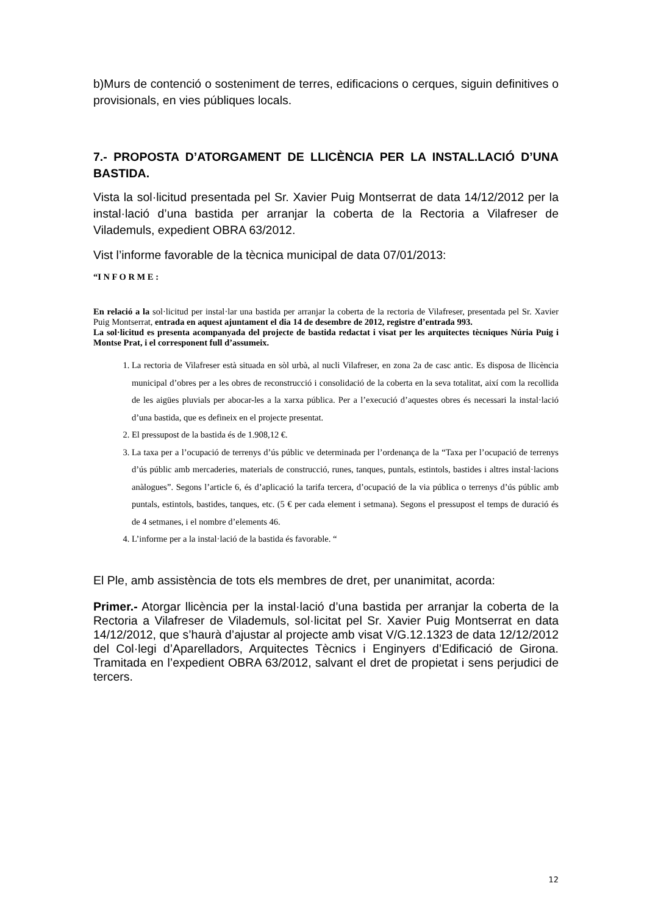b)Murs de contenció o sosteniment de terres, edificacions o cerques, siguin definitives o provisionals, en vies públiques locals.
7.- PROPOSTA D’ATORGAMENT DE LLICÈNCIA PER LA INSTAL.LACIÓ D’UNA BASTIDA.
Vista la sol·licitud presentada pel Sr. Xavier Puig Montserrat de data 14/12/2012 per la instal·lació d’una bastida per arranjar la coberta de la Rectoria a Vilafreser de Vilademuls, expedient OBRA 63/2012.
Vist l’informe favorable de la tècnica municipal de data 07/01/2013:
“I N F O R M E :
En relació a la sol·licitud per instal·lar una bastida per arranjar la coberta de la rectoria de Vilafreser, presentada pel Sr. Xavier Puig Montserrat, entrada en aquest ajuntament el dia 14 de desembre de 2012, registre d’entrada 993.
La sol·licitud es presenta acompanyada del projecte de bastida redactat i visat per les arquitectes tècniques Núria Puig i Montse Prat, i el corresponent full d’assumeix.
1. La rectoria de Vilafreser està situada en sòl urbà, al nucli Vilafreser, en zona 2a de casc antic. Es disposa de llicència municipal d’obres per a les obres de reconstrucció i consolidació de la coberta en la seva totalitat, així com la recollida de les aigües pluvials per abocar-les a la xarxa pública. Per a l’execució d’aquestes obres és necessari la instal·lació d’una bastida, que es defineix en el projecte presentat.
2. El pressupost de la bastida és de 1.908,12 €.
3. La taxa per a l’ocupació de terrenys d’ús públic ve determinada per l’ordenança de la “Taxa per l’ocupació de terrenys d’ús públic amb mercaderies, materials de construcció, runes, tanques, puntals, estintols, bastides i altres instal·lacions anàlogues”. Segons l’article 6, és d’aplicació la tarifa tercera, d’ocupació de la via pública o terrenys d’ús públic amb puntals, estintols, bastides, tanques, etc. (5 € per cada element i setmana). Segons el pressupost el temps de duració és de 4 setmanes, i el nombre d’elements 46.
4. L’informe per a la instal·lació de la bastida és favorable. “
El Ple, amb assistència de tots els membres de dret, per unanimitat, acorda:
Primer.- Atorgar llicència per la instal·lació d’una bastida per arranjar la coberta de la Rectoria a Vilafreser de Vilademuls, sol·licitat pel Sr. Xavier Puig Montserrat en data 14/12/2012, que s’haurà d’ajustar al projecte amb visat V/G.12.1323 de data 12/12/2012 del Col·legi d’Aparelladors, Arquitectes Tècnics i Enginyers d’Edificació de Girona. Tramitada en l’expedient OBRA 63/2012, salvant el dret de propietat i sens perjudici de tercers.
12